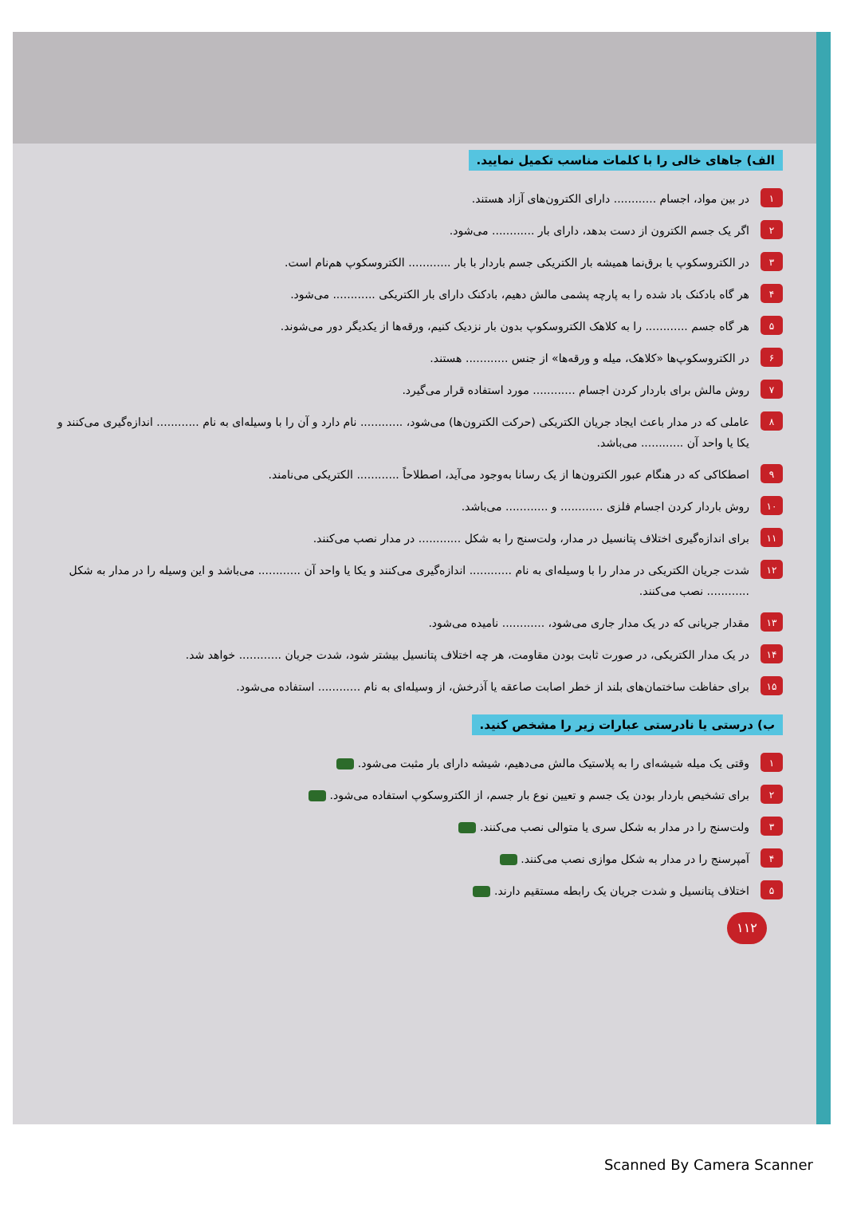الف) جاهای خالی را با کلمات مناسب تکمیل نمایید.
۱ در بین مواد، اجسام ............ دارای الکترون‌های آزاد هستند.
۲ اگر یک جسم الکترون از دست بدهد، دارای بار ............ می‌شود.
۳ در الکتروسکوپ یا برق‌نما همیشه بار الکتریکی جسم باردار با بار ............ الکتروسکوپ هم‌نام است.
۴ هر گاه بادکنک باد شده را به پارچه پشمی مالش دهیم، بادکنک دارای بار الکتریکی ............ می‌شود.
۵ هر گاه جسم ............ را به کلاهک الکتروسکوپ بدون بار نزدیک کنیم، ورقه‌ها از یکدیگر دور می‌شوند.
۶ در الکتروسکوپ‌ها «کلاهک، میله و ورقه‌ها» از جنس ............ هستند.
۷ روش مالش برای باردار کردن اجسام ............ مورد استفاده قرار می‌گیرد.
۸ عاملی که در مدار باعث ایجاد جریان الکتریکی (حرکت الکترون‌ها) می‌شود، ............ نام دارد و آن را با وسیله‌ای به نام ............ اندازه‌گیری می‌کنند و یکا یا واحد آن ............ می‌باشد.
۹ اصطکاکی که در هنگام عبور الکترون‌ها از یک رسانا به‌وجود می‌آید، اصطلاحاً ............ الکتریکی می‌نامند.
۱۰ روش باردار کردن اجسام فلزی ............ و ............ می‌باشد.
۱۱ برای اندازه‌گیری اختلاف پتانسیل در مدار، ولت‌سنج را به شکل ............ در مدار نصب می‌کنند.
۱۲ شدت جریان الکتریکی در مدار را با وسیله‌ای به نام ............ اندازه‌گیری می‌کنند و یکا یا واحد آن ............ می‌باشد و این وسیله را در مدار به شکل ............ نصب می‌کنند.
۱۳ مقدار جریانی که در یک مدار جاری می‌شود، ............ نامیده می‌شود.
۱۴ در یک مدار الکتریکی، در صورت ثابت بودن مقاومت، هر چه اختلاف پتانسیل بیشتر شود، شدت جریان ............ خواهد شد.
۱۵ برای حفاظت ساختمان‌های بلند از خطر اصابت صاعقه یا آذرخش، از وسیله‌ای به نام ............ استفاده می‌شود.
ب) درستی یا نادرستی عبارات زیر را مشخص کنید.
۱ وقتی یک میله شیشه‌ای را به پلاستیک مالش می‌دهیم، شیشه دارای بار مثبت می‌شود.
۲ برای تشخیص باردار بودن یک جسم و تعیین نوع بار جسم، از الکتروسکوپ استفاده می‌شود.
۳ ولت‌سنج را در مدار به شکل سری یا متوالی نصب می‌کنند.
۴ آمپرسنج را در مدار به شکل موازی نصب می‌کنند.
۵ اختلاف پتانسیل و شدت جریان یک رابطه مستقیم دارند.
۱۱۲
Scanned By Camera Scanner